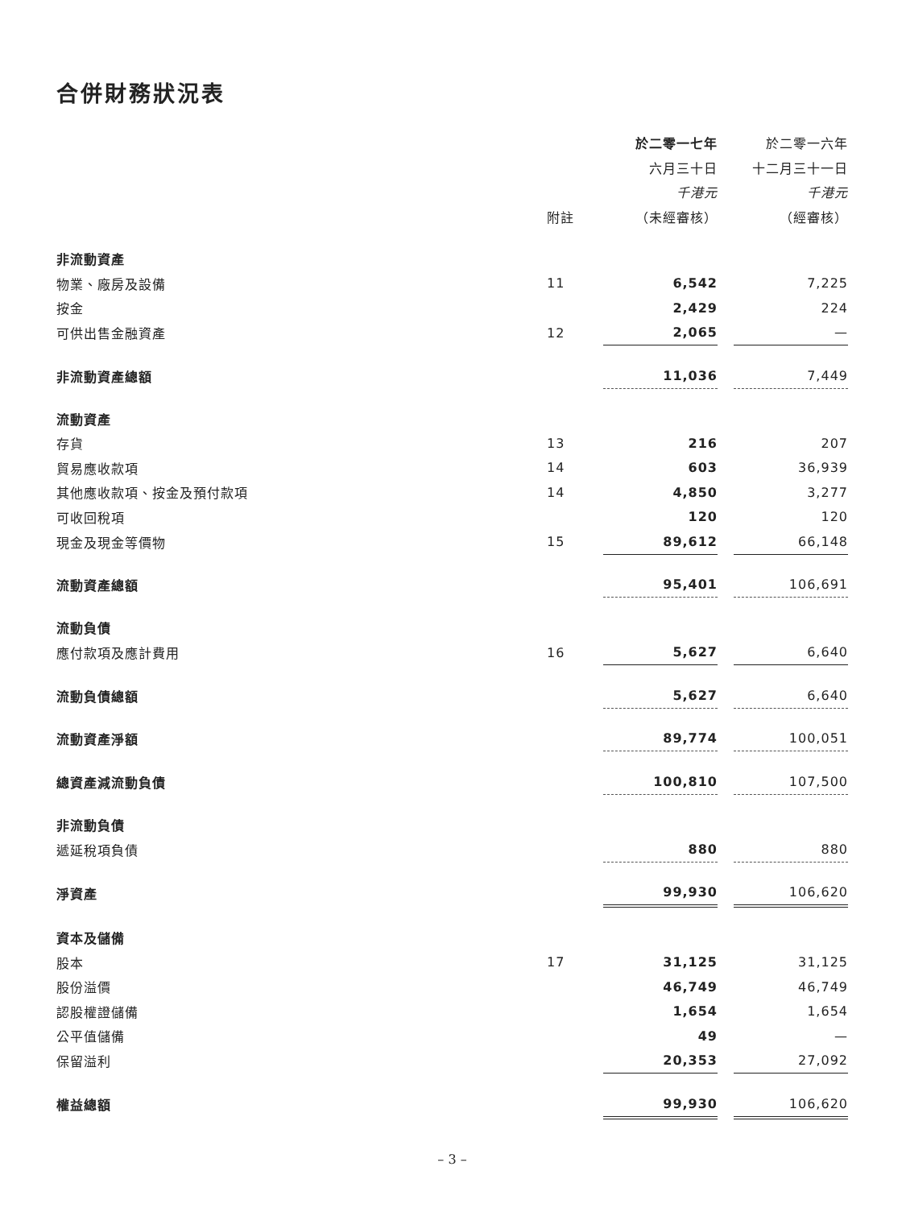合併財務狀況表
| | | 於二零一七年 | | 於二零一六年 |
| | | 六月三十日 | | 十二月三十一日 |
| | | 千港元 | | 千港元 |
| | 附註 | （未經審核） | | （經審核） |
| 非流動資產 | | | | |
| 物業、廠房及設備 | 11 | 6,542 | | 7,225 |
| 按金 | | 2,429 | | 224 |
| 可供出售金融資產 | 12 | 2,065 | | — |
| 非流動資產總額 | | 11,036 | | 7,449 |
| 流動資產 | | | | |
| 存貨 | 13 | 216 | | 207 |
| 貿易應收款項 | 14 | 603 | | 36,939 |
| 其他應收款項、按金及預付款項 | 14 | 4,850 | | 3,277 |
| 可收回稅項 | | 120 | | 120 |
| 現金及現金等價物 | 15 | 89,612 | | 66,148 |
| 流動資產總額 | | 95,401 | | 106,691 |
| 流動負債 | | | | |
| 應付款項及應計費用 | 16 | 5,627 | | 6,640 |
| 流動負債總額 | | 5,627 | | 6,640 |
| 流動資產淨額 | | 89,774 | | 100,051 |
| 總資產減流動負債 | | 100,810 | | 107,500 |
| 非流動負債 | | | | |
| 遞延稅項負債 | | 880 | | 880 |
| 淨資產 | | 99,930 | | 106,620 |
| 資本及儲備 | | | | |
| 股本 | 17 | 31,125 | | 31,125 |
| 股份溢價 | | 46,749 | | 46,749 |
| 認股權證儲備 | | 1,654 | | 1,654 |
| 公平值儲備 | | 49 | | — |
| 保留溢利 | | 20,353 | | 27,092 |
| 權益總額 | | 99,930 | | 106,620 |
– 3 –